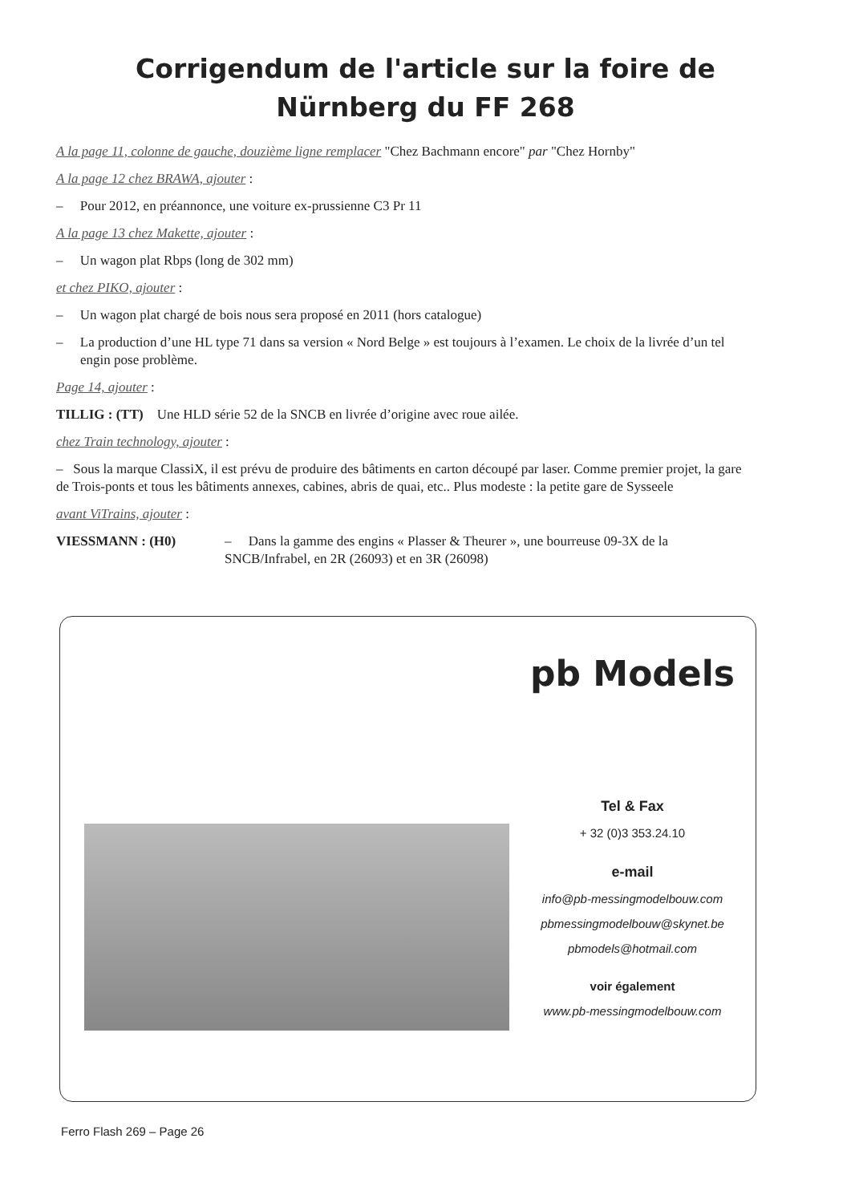Corrigendum de l'article sur la foire de
Nürnberg du FF 268
A la page 11, colonne de gauche, douzième ligne remplacer "Chez Bachmann encore" par "Chez Hornby"
A la page 12 chez BRAWA, ajouter :
– Pour 2012, en préannonce, une voiture ex-prussienne C3 Pr 11
A la page 13 chez Makette, ajouter :
– Un wagon plat Rbps (long de 302 mm)
et chez PIKO, ajouter :
– Un wagon plat chargé de bois nous sera proposé en 2011 (hors catalogue)
– La production d’une HL type 71 dans sa version « Nord Belge » est toujours à l’examen. Le choix de la livrée d’un tel engin pose problème.
Page 14, ajouter :
TILLIG : (TT) Une HLD série 52 de la SNCB en livrée d’origine avec roue ailée.
chez Train technology, ajouter :
– Sous la marque ClassiX, il est prévu de produire des bâtiments en carton découpé par laser. Comme premier projet, la gare de Trois-ponts et tous les bâtiments annexes, cabines, abris de quai, etc.. Plus modeste : la petite gare de Sysseele
avant ViTrains, ajouter :
VIESSMANN : (H0) – Dans la gamme des engins « Plasser & Theurer », une bourreuse 09-3X de la SNCB/Infrabel, en 2R (26093) et en 3R (26098)
pb Models
Tel & Fax
+ 32 (0)3 353.24.10
e-mail
info@pb-messingmodelbouw.com
pbmessingmodelbouw@skynet.be
pbmodels@hotmail.com
voir également
www.pb-messingmodelbouw.com
Ferro Flash 269 – Page 26